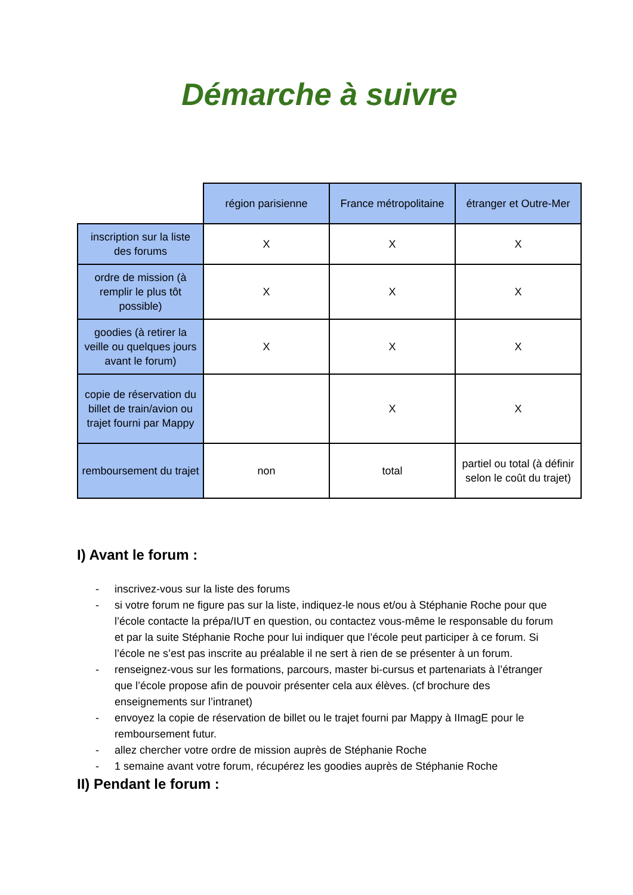Démarche à suivre
| | région parisienne | France métropolitaine | étranger et Outre-Mer |
| inscription sur la liste des forums | X | X | X |
| ordre de mission (à remplir le plus tôt possible) | X | X | X |
| goodies (à retirer la veille ou quelques jours avant le forum) | X | X | X |
| copie de réservation du billet de train/avion ou trajet fourni par Mappy | | X | X |
| remboursement du trajet | non | total | partiel ou total (à définir selon le coût du trajet) |
I) Avant le forum :
- inscrivez-vous sur la liste des forums
- si votre forum ne figure pas sur la liste, indiquez-le nous et/ou à Stéphanie Roche pour que l’école contacte la prépa/IUT en question, ou contactez vous-même le responsable du forum et par la suite Stéphanie Roche pour lui indiquer que l’école peut participer à ce forum. Si l’école ne s’est pas inscrite au préalable il ne sert à rien de se présenter à un forum.
- renseignez-vous sur les formations, parcours, master bi-cursus et partenariats à l’étranger que l’école propose afin de pouvoir présenter cela aux élèves. (cf brochure des enseignements sur l’intranet)
- envoyez la copie de réservation de billet ou le trajet fourni par Mappy à IImagE pour le remboursement futur.
- allez chercher votre ordre de mission auprès de Stéphanie Roche
- 1 semaine avant votre forum, récupérez les goodies auprès de Stéphanie Roche
II) Pendant le forum :